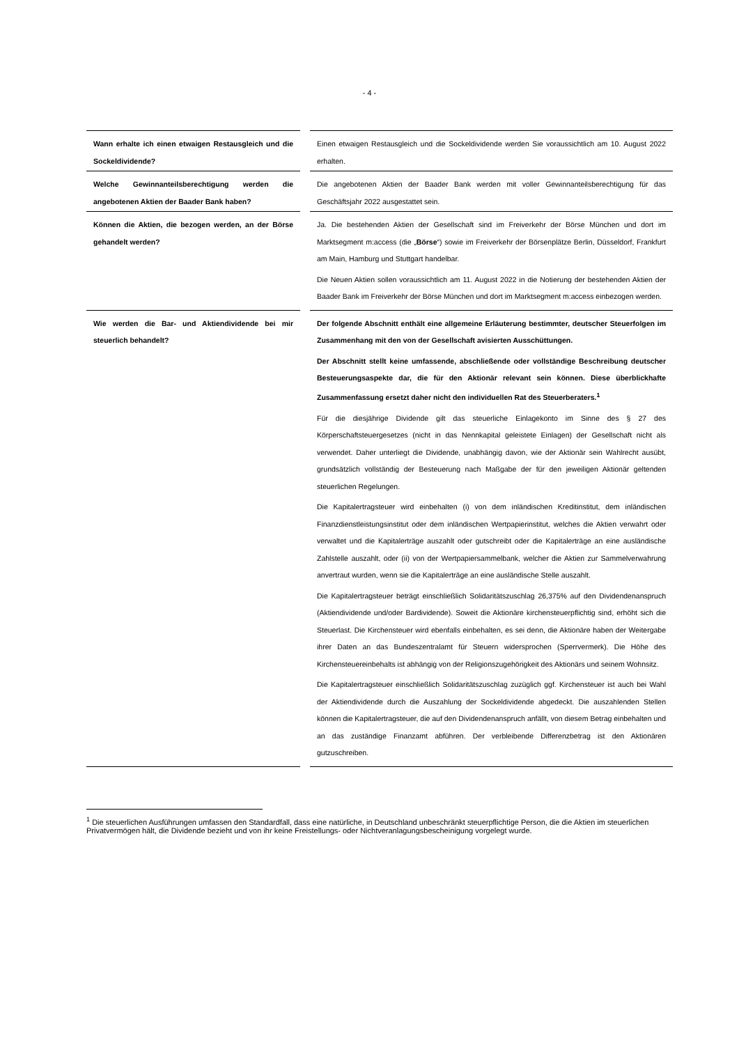- 4 -
| Wann erhalte ich einen etwaigen Restausgleich und die Sockeldividende? | | Einen etwaigen Restausgleich und die Sockeldividende werden Sie voraussichtlich am 10. August 2022 erhalten. |
| Welche Gewinnanteilsberechtigung werden die angebotenen Aktien der Baader Bank haben? | | Die angebotenen Aktien der Baader Bank werden mit voller Gewinnanteilsberechtigung für das Geschäftsjahr 2022 ausgestattet sein. |
| Können die Aktien, die bezogen werden, an der Börse gehandelt werden? | | Ja. Die bestehenden Aktien der Gesellschaft sind im Freiverkehr der Börse München und dort im Marktsegment m:access (die „ Börse “) sowie im Freiverkehr der Börsenplätze Berlin, Düsseldorf, Frankfurt am Main, Hamburg und Stuttgart handelbar. Die Neuen Aktien sollen voraussichtlich am 11. August 2022 in die Notierung der bestehenden Aktien der Baader Bank im Freiverkehr der Börse München und dort im Marktsegment m:access einbezogen werden. |
| Wie werden die Bar- und Aktiendividende bei mir steuerlich behandelt? | | Der folgende Abschnitt enthält eine allgemeine Erläuterung bestimmter, deutscher Steuerfolgen im Zusammenhang mit den von der Gesellschaft avisierten Ausschüttungen. Der Abschnitt stellt keine umfassende, abschließende oder vollständige Beschreibung deutscher Besteuerungsaspekte dar, die für den Aktionär relevant sein können. Diese überblickhafte Zusammenfassung ersetzt daher nicht den individuellen Rat des Steuerberaters.<sup>1</sup> Für die diesjährige Dividende gilt das steuerliche Einlagekonto im Sinne des § 27 des Körperschaftsteuergesetzes (nicht in das Nennkapital geleistete Einlagen) der Gesellschaft nicht als verwendet. Daher unterliegt die Dividende, unabhängig davon, wie der Aktionär sein Wahlrecht ausübt, grundsätzlich vollständig der Besteuerung nach Maßgabe der für den jeweiligen Aktionär geltenden steuerlichen Regelungen. Die Kapitalertragsteuer wird einbehalten (i) von dem inländischen Kreditinstitut, dem inländischen Finanzdienstleistungsinstitut oder dem inländischen Wertpapierinstitut, welches die Aktien verwahrt oder verwaltet und die Kapitalerträge auszahlt oder gutschreibt oder die Kapitalerträge an eine ausländische Zahlstelle auszahlt, oder (ii) von der Wertpapiersammelbank, welcher die Aktien zur Sammelverwahrung anvertraut wurden, wenn sie die Kapitalerträge an eine ausländische Stelle auszahlt. Die Kapitalertragsteuer beträgt einschließlich Solidaritätszuschlag 26,375% auf den Dividendenanspruch (Aktiendividende und/oder Bardividende). Soweit die Aktionäre kirchensteuerpflichtig sind, erhöht sich die Steuerlast. Die Kirchensteuer wird ebenfalls einbehalten, es sei denn, die Aktionäre haben der Weitergabe ihrer Daten an das Bundeszentralamt für Steuern widersprochen (Sperrvermerk). Die Höhe des Kirchensteuereinbehalts ist abhängig von der Religionszugehörigkeit des Aktionärs und seinem Wohnsitz. Die Kapitalertragsteuer einschließlich Solidaritätszuschlag zuzüglich ggf. Kirchensteuer ist auch bei Wahl der Aktiendividende durch die Auszahlung der Sockeldividende abgedeckt. Die auszahlenden Stellen können die Kapitalertragsteuer, die auf den Dividendenanspruch anfällt, von diesem Betrag einbehalten und an das zuständige Finanzamt abführen. Der verbleibende Differenzbetrag ist den Aktionären gutzuschreiben. |
<sup>1</sup> Die steuerlichen Ausführungen umfassen den Standardfall, dass eine natürliche, in Deutschland unbeschränkt steuerpflichtige Person, die die Aktien im steuerlichen Privatvermögen hält, die Dividende bezieht und von ihr keine Freistellungs- oder Nichtveranlagungsbescheinigung vorgelegt wurde.